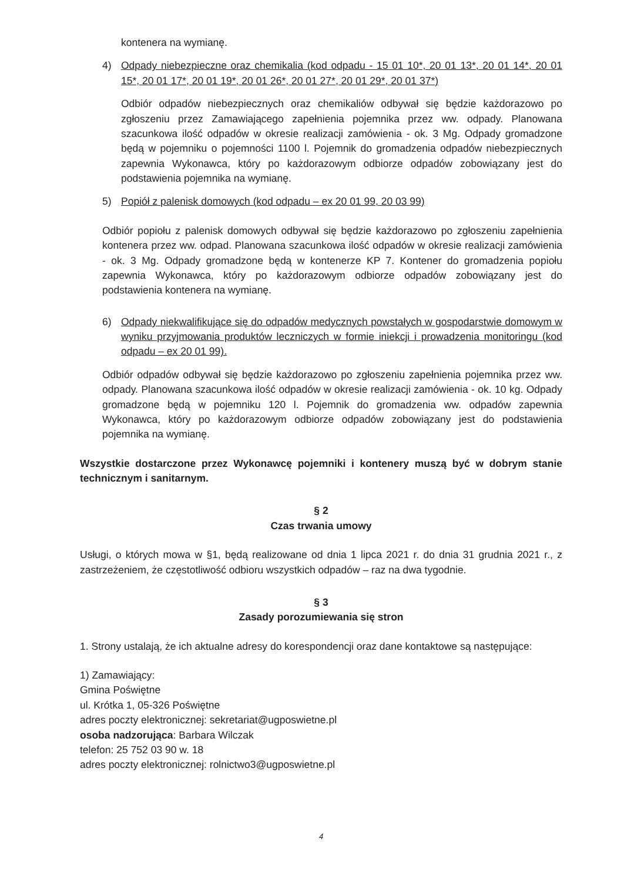kontenera na wymianę.
4) Odpady niebezpieczne oraz chemikalia (kod odpadu - 15 01 10*, 20 01 13*, 20 01 14*, 20 01 15*, 20 01 17*, 20 01 19*, 20 01 26*, 20 01 27*, 20 01 29*, 20 01 37*)
Odbiór odpadów niebezpiecznych oraz chemikaliów odbywał się będzie każdorazowo po zgłoszeniu przez Zamawiającego zapełnienia pojemnika przez ww. odpady. Planowana szacunkowa ilość odpadów w okresie realizacji zamówienia - ok. 3 Mg. Odpady gromadzone będą w pojemniku o pojemności 1100 l. Pojemnik do gromadzenia odpadów niebezpiecznych zapewnia Wykonawca, który po każdorazowym odbiorze odpadów zobowiązany jest do podstawienia pojemnika na wymianę.
5) Popiół z palenisk domowych (kod odpadu – ex 20 01 99, 20 03 99)
Odbiór popiołu z palenisk domowych odbywał się będzie każdorazowo po zgłoszeniu zapełnienia kontenera przez ww. odpad. Planowana szacunkowa ilość odpadów w okresie realizacji zamówienia - ok. 3 Mg. Odpady gromadzone będą w kontenerze KP 7. Kontener do gromadzenia popiołu zapewnia Wykonawca, który po każdorazowym odbiorze odpadów zobowiązany jest do podstawienia kontenera na wymianę.
6) Odpady niekwalifikujące się do odpadów medycznych powstałych w gospodarstwie domowym w wyniku przyjmowania produktów leczniczych w formie iniekcji i prowadzenia monitoringu (kod odpadu – ex 20 01 99).
Odbiór odpadów odbywał się będzie każdorazowo po zgłoszeniu zapełnienia pojemnika przez ww. odpady. Planowana szacunkowa ilość odpadów w okresie realizacji zamówienia - ok. 10 kg. Odpady gromadzone będą w pojemniku 120 l. Pojemnik do gromadzenia ww. odpadów zapewnia Wykonawca, który po każdorazowym odbiorze odpadów zobowiązany jest do podstawienia pojemnika na wymianę.
Wszystkie dostarczone przez Wykonawcę pojemniki i kontenery muszą być w dobrym stanie technicznym i sanitarnym.
§ 2
Czas trwania umowy
Usługi, o których mowa w §1, będą realizowane od dnia 1 lipca 2021 r. do dnia 31 grudnia 2021 r., z zastrzeżeniem, że częstotliwość odbioru wszystkich odpadów – raz na dwa tygodnie.
§ 3
Zasady porozumiewania się stron
1. Strony ustalają, że ich aktualne adresy do korespondencji oraz dane kontaktowe są następujące:
1) Zamawiający:
Gmina Poświętne
ul. Krótka 1, 05-326 Poświętne
adres poczty elektronicznej: sekretariat@ugposwietne.pl
osoba nadzorująca: Barbara Wilczak
telefon: 25 752 03 90 w. 18
adres poczty elektronicznej: rolnictwo3@ugposwietne.pl
4